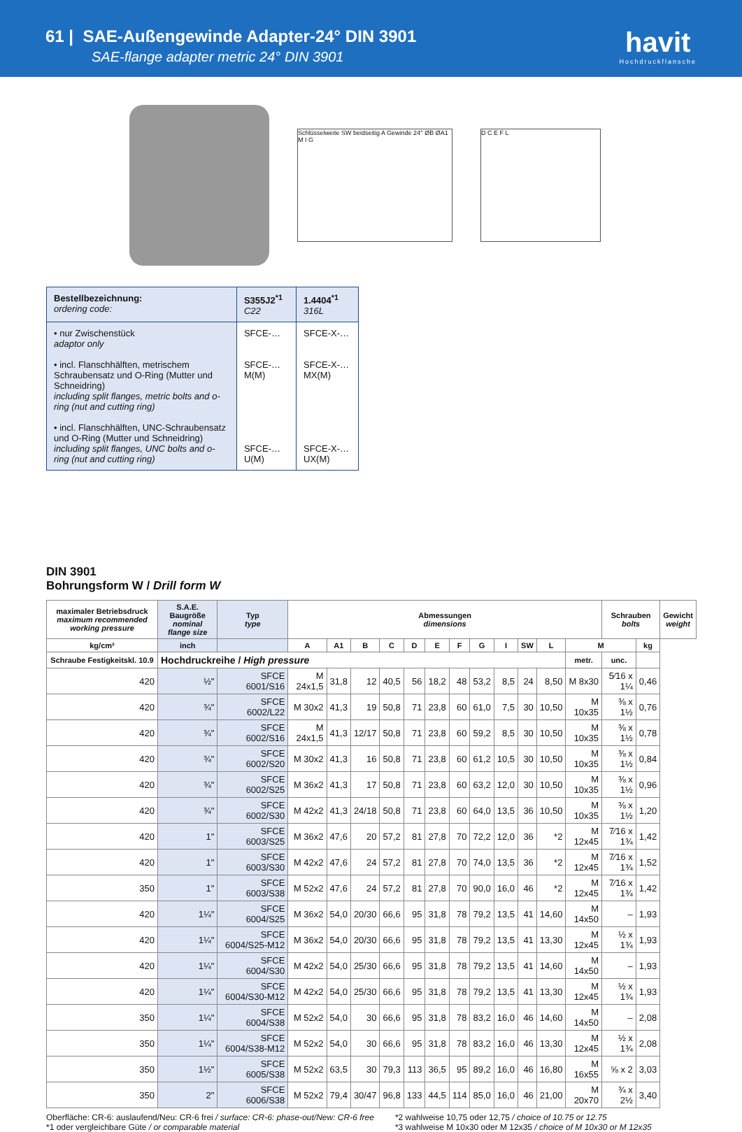61 | SAE-Außengewinde Adapter-24° DIN 3901
SAE-flange adapter metric 24° DIN 3901
havit
Hochdruckflansche
Schlüsselweite SW beidseitig A Gewinde 24° ØB ØA1 M I G
D C E F L
| Bestellbezeichnung: ordering code: | S355J2<sup>*1</sup> C22 | 1.4404<sup>*1</sup> 316L |
| • nur Zwischenstück adaptor only • incl. Flanschhälften, metrischem Schraubensatz und O-Ring (Mutter und Schneidring) including split flanges, metric bolts and o-ring (nut and cutting ring) • incl. Flanschhälften, UNC-Schraubensatz und O-Ring (Mutter und Schneidring) including split flanges, UNC bolts and o-ring (nut and cutting ring) | SFCE-… SFCE-…M(M) SFCE-…U(M) | SFCE-X-… SFCE-X-…MX(M) SFCE-X-…UX(M) |
DIN 3901
Bohrungsform W / Drill form W
| maximaler Betriebsdruck maximum recommended working pressure | S.A.E. Baugröße nominal flange size | Typ type | Abmessungen dimensions | | | | | | | | | | | | Schrauben bolts | | Gewicht weight |
| --- | --- | --- | --- | --- | --- | --- | --- | --- | --- | --- | --- | --- | --- | --- | --- | --- | --- |
| kg/cm² | inch | | A | A1 | B | C | D | E | F | G | I | SW | L | M | | kg | |
| Schraube Festigkeitskl. 10.9 | Hochdruckreihe / High pressure | | | | | | | | | | | | | metr. | unc. | | |
| 420 | ½" | SFCE 6001/S16 | M 24x1,5 | 31,8 | 12 | 40,5 | 56 | 18,2 | 48 | 53,2 | 8,5 | 24 | 8,50 | M 8x30 | 5⁄16 x 1¼ | 0,46 | |
| 420 | ¾" | SFCE 6002/L22 | M 30x2 | 41,3 | 19 | 50,8 | 71 | 23,8 | 60 | 61,0 | 7,5 | 30 | 10,50 | M 10x35 | ⅜ x 1½ | 0,76 | |
| 420 | ¾" | SFCE 6002/S16 | M 24x1,5 | 41,3 | 12/17 | 50,8 | 71 | 23,8 | 60 | 59,2 | 8,5 | 30 | 10,50 | M 10x35 | ⅜ x 1½ | 0,78 | |
| 420 | ¾" | SFCE 6002/S20 | M 30x2 | 41,3 | 16 | 50,8 | 71 | 23,8 | 60 | 61,2 | 10,5 | 30 | 10,50 | M 10x35 | ⅜ x 1½ | 0,84 | |
| 420 | ¾" | SFCE 6002/S25 | M 36x2 | 41,3 | 17 | 50,8 | 71 | 23,8 | 60 | 63,2 | 12,0 | 30 | 10,50 | M 10x35 | ⅜ x 1½ | 0,96 | |
| 420 | ¾" | SFCE 6002/S30 | M 42x2 | 41,3 | 24/18 | 50,8 | 71 | 23,8 | 60 | 64,0 | 13,5 | 36 | 10,50 | M 10x35 | ⅜ x 1½ | 1,20 | |
| 420 | 1" | SFCE 6003/S25 | M 36x2 | 47,6 | 20 | 57,2 | 81 | 27,8 | 70 | 72,2 | 12,0 | 36 | *2 | M 12x45 | 7⁄16 x 1¾ | 1,42 | |
| 420 | 1" | SFCE 6003/S30 | M 42x2 | 47,6 | 24 | 57,2 | 81 | 27,8 | 70 | 74,0 | 13,5 | 36 | *2 | M 12x45 | 7⁄16 x 1¾ | 1,52 | |
| 350 | 1" | SFCE 6003/S38 | M 52x2 | 47,6 | 24 | 57,2 | 81 | 27,8 | 70 | 90,0 | 16,0 | 46 | *2 | M 12x45 | 7⁄16 x 1¾ | 1,42 | |
| 420 | 1¼" | SFCE 6004/S25 | M 36x2 | 54,0 | 20/30 | 66,6 | 95 | 31,8 | 78 | 79,2 | 13,5 | 41 | 14,60 | M 14x50 | – | 1,93 | |
| 420 | 1¼" | SFCE 6004/S25-M12 | M 36x2 | 54,0 | 20/30 | 66,6 | 95 | 31,8 | 78 | 79,2 | 13,5 | 41 | 13,30 | M 12x45 | ½ x 1¾ | 1,93 | |
| 420 | 1¼" | SFCE 6004/S30 | M 42x2 | 54,0 | 25/30 | 66,6 | 95 | 31,8 | 78 | 79,2 | 13,5 | 41 | 14,60 | M 14x50 | – | 1,93 | |
| 420 | 1¼" | SFCE 6004/S30-M12 | M 42x2 | 54,0 | 25/30 | 66,6 | 95 | 31,8 | 78 | 79,2 | 13,5 | 41 | 13,30 | M 12x45 | ½ x 1¾ | 1,93 | |
| 350 | 1¼" | SFCE 6004/S38 | M 52x2 | 54,0 | 30 | 66,6 | 95 | 31,8 | 78 | 83,2 | 16,0 | 46 | 14,60 | M 14x50 | – | 2,08 | |
| 350 | 1¼" | SFCE 6004/S38-M12 | M 52x2 | 54,0 | 30 | 66,6 | 95 | 31,8 | 78 | 83,2 | 16,0 | 46 | 13,30 | M 12x45 | ½ x 1¾ | 2,08 | |
| 350 | 1½" | SFCE 6005/S38 | M 52x2 | 63,5 | 30 | 79,3 | 113 | 36,5 | 95 | 89,2 | 16,0 | 46 | 16,80 | M 16x55 | ⅝ x 2 | 3,03 | |
| 350 | 2" | SFCE 6006/S38 | M 52x2 | 79,4 | 30/47 | 96,8 | 133 | 44,5 | 114 | 85,0 | 16,0 | 46 | 21,00 | M 20x70 | ¾ x 2½ | 3,40 | |
Oberfläche: CR-6: auslaufend/Neu: CR-6 frei / surface: CR-6: phase-out/New: CR-6 free
*1 oder vergleichbare Güte / or comparable material
*2 wahlweise 10,75 oder 12,75 / choice of 10.75 or 12.75
*3 wahlweise M 10x30 oder M 12x35 / choice of M 10x30 or M 12x35